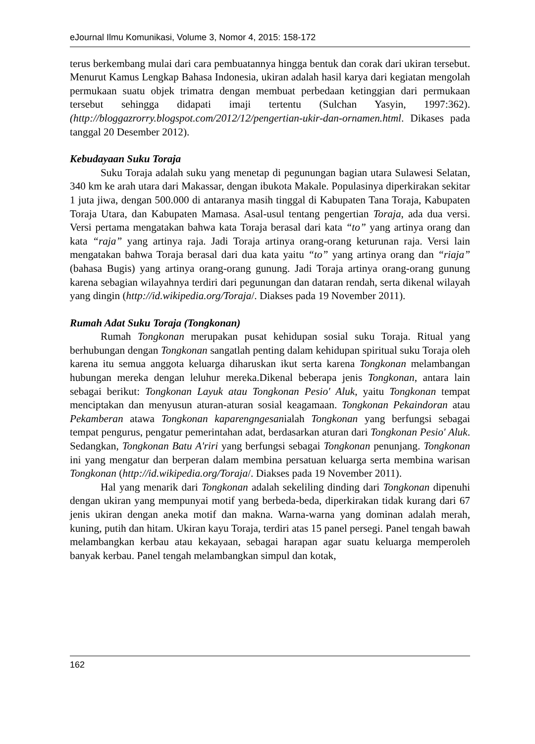eJournal Ilmu Komunikasi, Volume 3, Nomor 4, 2015: 158-172
terus berkembang mulai dari cara pembuatannya hingga bentuk dan corak dari ukiran tersebut. Menurut Kamus Lengkap Bahasa Indonesia, ukiran adalah hasil karya dari kegiatan mengolah permukaan suatu objek trimatra dengan membuat perbedaan ketinggian dari permukaan tersebut sehingga didapati imaji tertentu (Sulchan Yasyin, 1997:362). (http://bloggazrorry.blogspot.com/2012/12/pengertian-ukir-dan-ornamen.html. Dikases pada tanggal 20 Desember 2012).
Kebudayaan Suku Toraja
Suku Toraja adalah suku yang menetap di pegunungan bagian utara Sulawesi Selatan, 340 km ke arah utara dari Makassar, dengan ibukota Makale. Populasinya diperkirakan sekitar 1 juta jiwa, dengan 500.000 di antaranya masih tinggal di Kabupaten Tana Toraja, Kabupaten Toraja Utara, dan Kabupaten Mamasa. Asal-usul tentang pengertian Toraja, ada dua versi. Versi pertama mengatakan bahwa kata Toraja berasal dari kata “to” yang artinya orang dan kata “raja” yang artinya raja. Jadi Toraja artinya orang-orang keturunan raja. Versi lain mengatakan bahwa Toraja berasal dari dua kata yaitu “to” yang artinya orang dan “riaja” (bahasa Bugis) yang artinya orang-orang gunung. Jadi Toraja artinya orang-orang gunung karena sebagian wilayahnya terdiri dari pegunungan dan dataran rendah, serta dikenal wilayah yang dingin (http://id.wikipedia.org/Toraja/. Diakses pada 19 November 2011).
Rumah Adat Suku Toraja (Tongkonan)
Rumah Tongkonan merupakan pusat kehidupan sosial suku Toraja. Ritual yang berhubungan dengan Tongkonan sangatlah penting dalam kehidupan spiritual suku Toraja oleh karena itu semua anggota keluarga diharuskan ikut serta karena Tongkonan melambangan hubungan mereka dengan leluhur mereka.Dikenal beberapa jenis Tongkonan, antara lain sebagai berikut: Tongkonan Layuk atau Tongkonan Pesio' Aluk, yaitu Tongkonan tempat menciptakan dan menyusun aturan-aturan sosial keagamaan. Tongkonan Pekaindoran atau Pekamberan atawa Tongkonan kaparengngesanialah Tongkonan yang berfungsi sebagai tempat pengurus, pengatur pemerintahan adat, berdasarkan aturan dari Tongkonan Pesio' Aluk. Sedangkan, Tongkonan Batu A'riri yang berfungsi sebagai Tongkonan penunjang. Tongkonan ini yang mengatur dan berperan dalam membina persatuan keluarga serta membina warisan Tongkonan (http://id.wikipedia.org/Toraja/. Diakses pada 19 November 2011).
Hal yang menarik dari Tongkonan adalah sekeliling dinding dari Tongkonan dipenuhi dengan ukiran yang mempunyai motif yang berbeda-beda, diperkirakan tidak kurang dari 67 jenis ukiran dengan aneka motif dan makna. Warna-warna yang dominan adalah merah, kuning, putih dan hitam. Ukiran kayu Toraja, terdiri atas 15 panel persegi. Panel tengah bawah melambangkan kerbau atau kekayaan, sebagai harapan agar suatu keluarga memperoleh banyak kerbau. Panel tengah melambangkan simpul dan kotak,
162